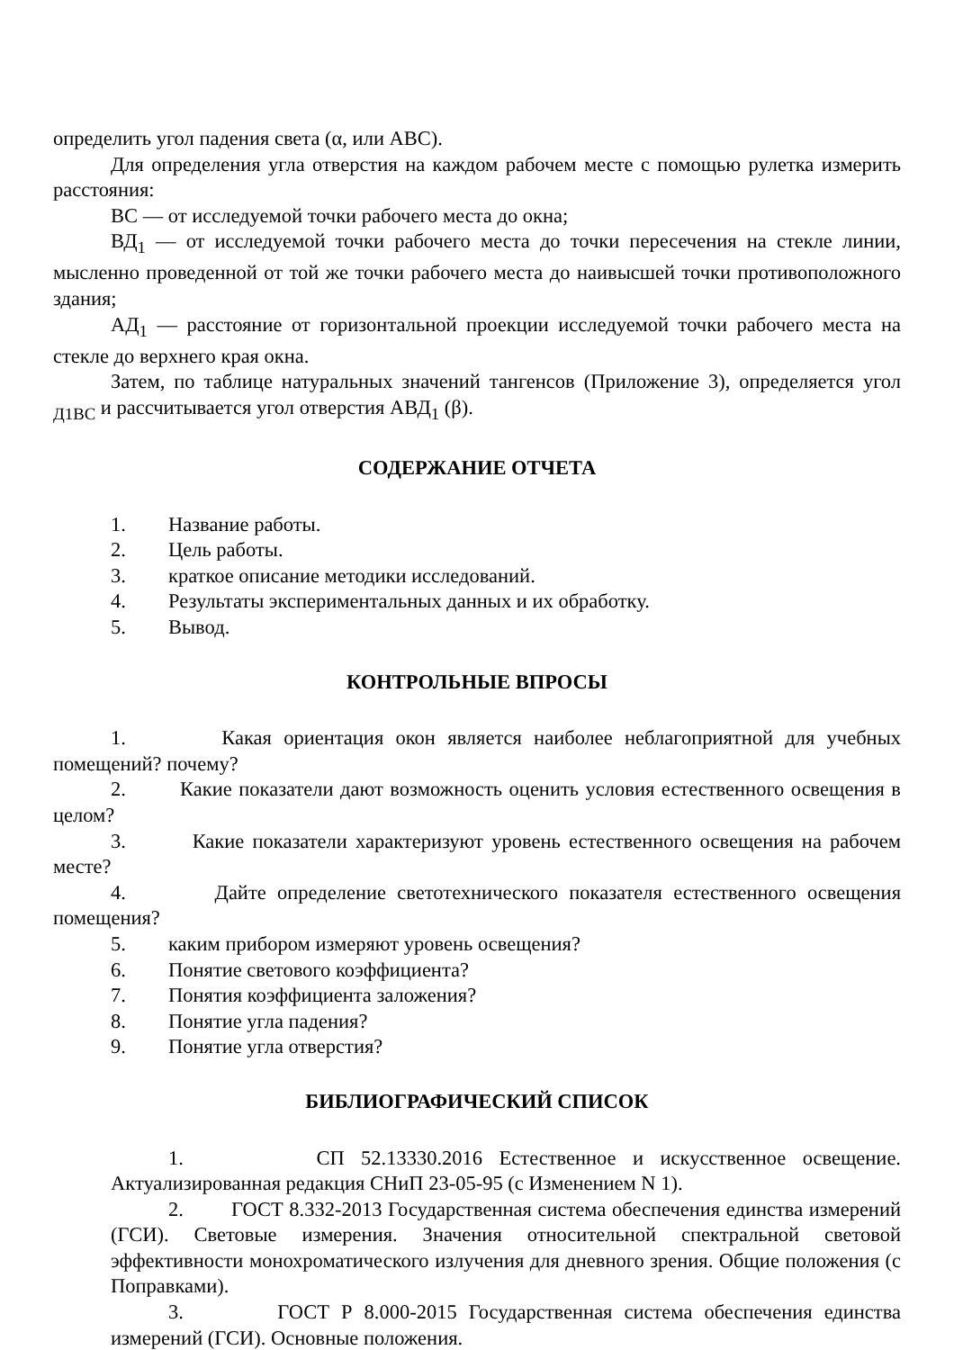определить угол падения света (α, или ABC).
Для определения угла отверстия на каждом рабочем месте с помощью рулетка измерить расстояния:
ВС — от исследуемой точки рабочего места до окна;
ВД<sub>1</sub> — от исследуемой точки рабочего места до точки пересечения на стекле линии, мысленно проведенной от той же точки рабочего места до наивысшей точки противоположного здания;
АД<sub>1</sub> — расстояние от горизонтальной проекции исследуемой точки рабочего места на стекле до верхнего края окна.
Затем, по таблице натуральных значений тангенсов (Приложение 3), определяется угол <sub>Д1ВС</sub> и рассчитывается угол отверстия АВД<sub>1</sub> (β).
СОДЕРЖАНИЕ ОТЧЕТА
1. Название работы.
2. Цель работы.
3. краткое описание методики исследований.
4. Результаты экспериментальных данных и их обработку.
5. Вывод.
КОНТРОЛЬНЫЕ ВПРОСЫ
1. Какая ориентация окон является наиболее неблагоприятной для учебных помещений? почему?
2. Какие показатели дают возможность оценить условия естественного освещения в целом?
3. Какие показатели характеризуют уровень естественного освещения на рабочем месте?
4. Дайте определение светотехнического показателя естественного освещения помещения?
5. каким прибором измеряют уровень освещения?
6. Понятие светового коэффициента?
7. Понятия коэффициента заложения?
8. Понятие угла падения?
9. Понятие угла отверстия?
БИБЛИОГРАФИЧЕСКИЙ СПИСОК
1. СП 52.13330.2016 Естественное и искусственное освещение. Актуализированная редакция СНиП 23-05-95 (с Изменением N 1).
2. ГОСТ 8.332-2013 Государственная система обеспечения единства измерений (ГСИ). Световые измерения. Значения относительной спектральной световой эффективности монохроматического излучения для дневного зрения. Общие положения (с Поправками).
3. ГОСТ Р 8.000-2015 Государственная система обеспечения единства измерений (ГСИ). Основные положения.